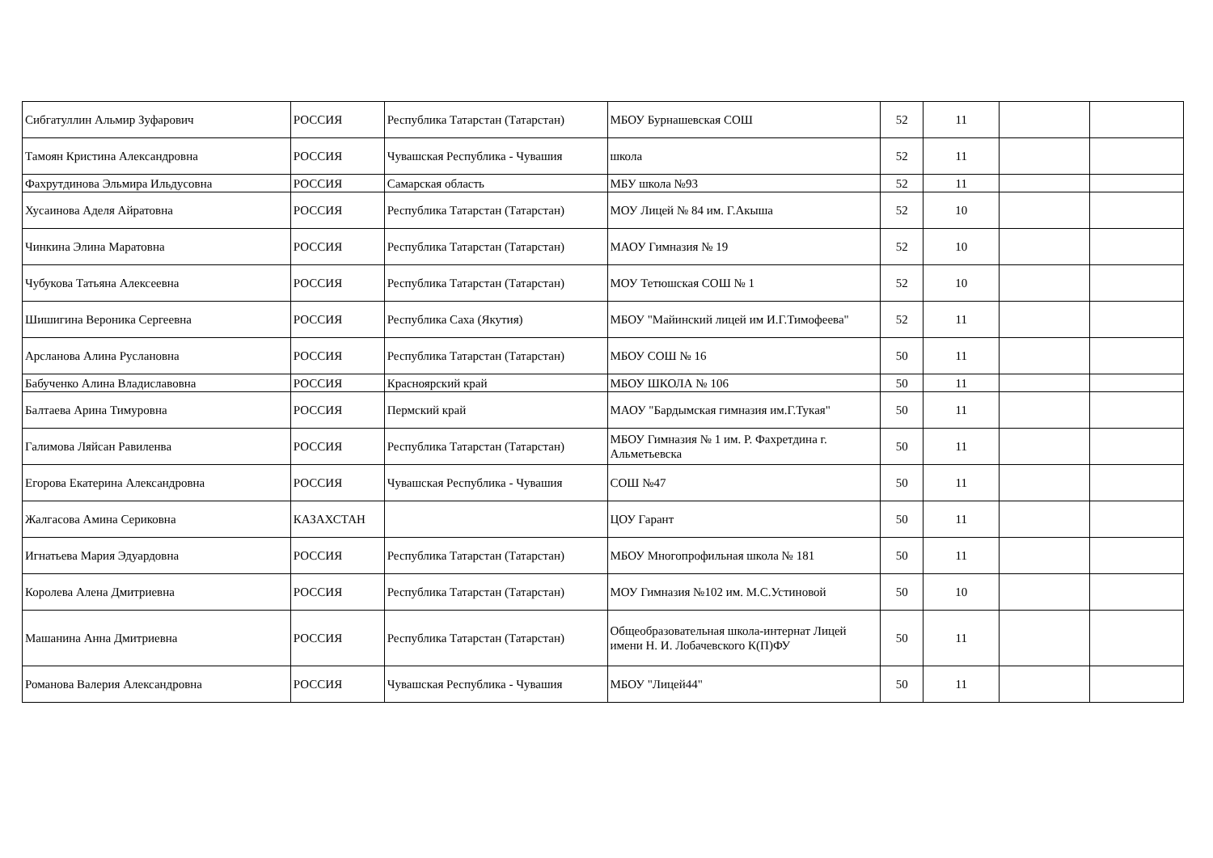| Сибгатуллин Альмир Зуфарович | РОССИЯ | Республика Татарстан (Татарстан) | МБОУ Бурнашевская СОШ | 52 | 11 | | |
| Тамоян Кристина Александровна | РОССИЯ | Чувашская Республика - Чувашия | школа | 52 | 11 | | |
| Фахрутдинова Эльмира Ильдусовна | РОССИЯ | Самарская область | МБУ школа №93 | 52 | 11 | | |
| Хусаинова Аделя Айратовна | РОССИЯ | Республика Татарстан (Татарстан) | МОУ Лицей № 84 им. Г.Акыша | 52 | 10 | | |
| Чинкина Элина Маратовна | РОССИЯ | Республика Татарстан (Татарстан) | МАОУ Гимназия № 19 | 52 | 10 | | |
| Чубукова Татьяна Алексеевна | РОССИЯ | Республика Татарстан (Татарстан) | МОУ Тетюшская СОШ № 1 | 52 | 10 | | |
| Шишигина Вероника Сергеевна | РОССИЯ | Республика Саха (Якутия) | МБОУ "Майинский лицей им И.Г.Тимофеева" | 52 | 11 | | |
| Арсланова Алина Руслановна | РОССИЯ | Республика Татарстан (Татарстан) | МБОУ СОШ № 16 | 50 | 11 | | |
| Бабученко Алина Владиславовна | РОССИЯ | Красноярский край | МБОУ ШКОЛА № 106 | 50 | 11 | | |
| Балтаева Арина Тимуровна | РОССИЯ | Пермский край | МАОУ "Бардымская гимназия им.Г.Тукая" | 50 | 11 | | |
| Галимова Ляйсан Равиленва | РОССИЯ | Республика Татарстан (Татарстан) | МБОУ Гимназия № 1 им. Р. Фахретдина г. Альметьевска | 50 | 11 | | |
| Егорова Екатерина Александровна | РОССИЯ | Чувашская Республика - Чувашия | СОШ №47 | 50 | 11 | | |
| Жалгасова Амина Сериковна | КАЗАХСТАН | | ЦОУ Гарант | 50 | 11 | | |
| Игнатьева Мария Эдуардовна | РОССИЯ | Республика Татарстан (Татарстан) | МБОУ Многопрофильная школа № 181 | 50 | 11 | | |
| Королева Алена Дмитриевна | РОССИЯ | Республика Татарстан (Татарстан) | МОУ Гимназия №102 им. М.С.Устиновой | 50 | 10 | | |
| Машанина Анна Дмитриевна | РОССИЯ | Республика Татарстан (Татарстан) | Общеобразовательная школа-интернат Лицей имени Н. И. Лобачевского К(П)ФУ | 50 | 11 | | |
| Романова Валерия Александровна | РОССИЯ | Чувашская Республика - Чувашия | МБОУ "Лицей44" | 50 | 11 | | |